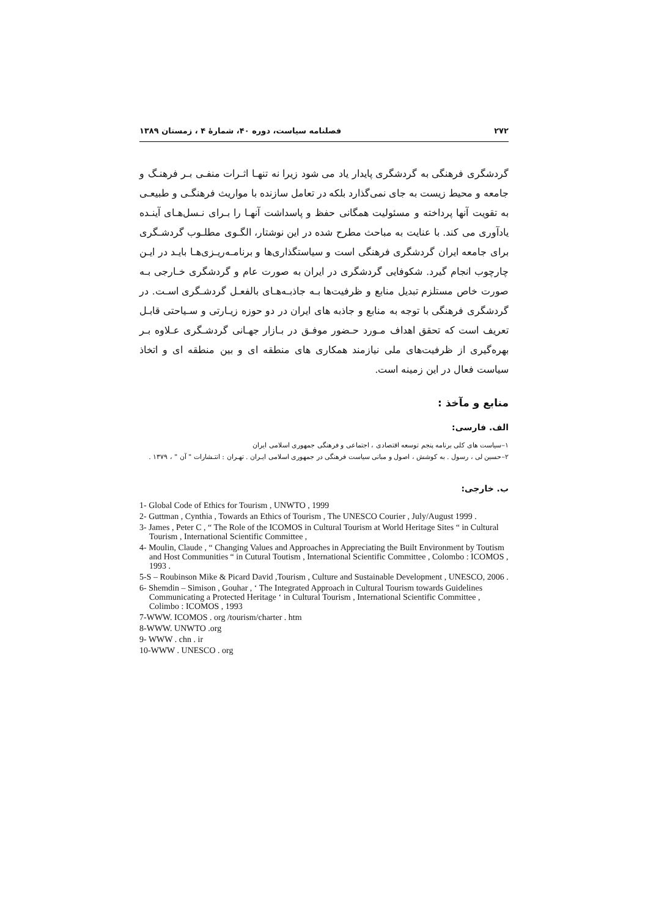۲۷۲ فصلنامه سیاست، دوره ۴۰، شمارهٔ ۴ ، زمستان ۱۳۸۹
گردشگری فرهنگی به گردشگری پایدار یاد می شود زیرا نه تنهـا اثـرات منفـی بـر فرهنـگ و جامعه و محیط زیست به جای نمی‌گذارد بلکه در تعامل سازنده با مواریث فرهنگـی و طبیعـی به تقویت آنها پرداخته و مسئولیت همگانی حفظ و پاسداشت آنهـا را بـرای نـسل‌هـای آینـده یادآوری می کند. با عنایت به مباحث مطرح شده در این نوشتار، الگـوی مطلـوب گردشـگری برای جامعه ایران گردشگری فرهنگی است و سیاستگذاری‌ها و برنامـه‌ریـزی‌هـا بایـد در ایـن چارچوب انجام گیرد. شکوفایی گردشگری در ایران به صورت عام و گردشگری خـارجی بـه صورت خاص مستلزم تبدیل منابع و ظرفیت‌ها بـه جاذبـه‌هـای بالفعـل گردشـگری اسـت. در گردشگری فرهنگی با توجه به منابع و جاذبه های ایران در دو حوزه زیـارتی و سـیاحتی قابـل تعریف است که تحقق اهداف مـورد حـضور موفـق در بـازار جهـانی گردشـگری عـلاوه بـر بهره‌گیری از ظرفیت‌های ملی نیازمند همکاری های منطقه ای و بین منطقه ای و اتخاذ سیاست فعال در این زمینه است.
منابع و مآخذ :
الف. فارسی:
۱–سیاست های کلی برنامه پنجم توسعه اقتصادی ، اجتماعی و فرهنگی جمهوری اسلامی ایران
۲–حسین لی ، رسول . به کوشش ، اصول و مبانی سیاست فرهنگی در جمهوری اسلامی ایـران . تهـران : انتـشارات " آن " ، ۱۳۷۹ .
ب. خارجی:
1- Global Code of Ethics for Tourism , UNWTO , 1999
2- Guttman , Cynthia , Towards an Ethics of Tourism , The UNESCO Courier , July/August 1999 .
3- James , Peter C , “ The Role of the ICOMOS in Cultural Tourism at World Heritage Sites “ in Cultural Tourism , International Scientific Committee ,
4- Moulin, Claude , “ Changing Values and Approaches in Appreciating the Built Environment by Toutism and Host Communities “ in Cutural Toutism , International Scientific Committee , Colombo : ICOMOS , 1993 .
5-S – Roubinson Mike & Picard David ,Tourism , Culture and Sustainable Development , UNESCO, 2006 .
6- Shemdin – Simison , Gouhar , ‘ The Integrated Approach in Cultural Tourism towards Guidelines Communicating a Protected Heritage ‘ in Cultural Tourism , International Scientific Committee , Colimbo : ICOMOS , 1993
7-WWW. ICOMOS . org /tourism/charter . htm
8-WWW. UNWTO .org
9- WWW . chn . ir
10-WWW . UNESCO . org